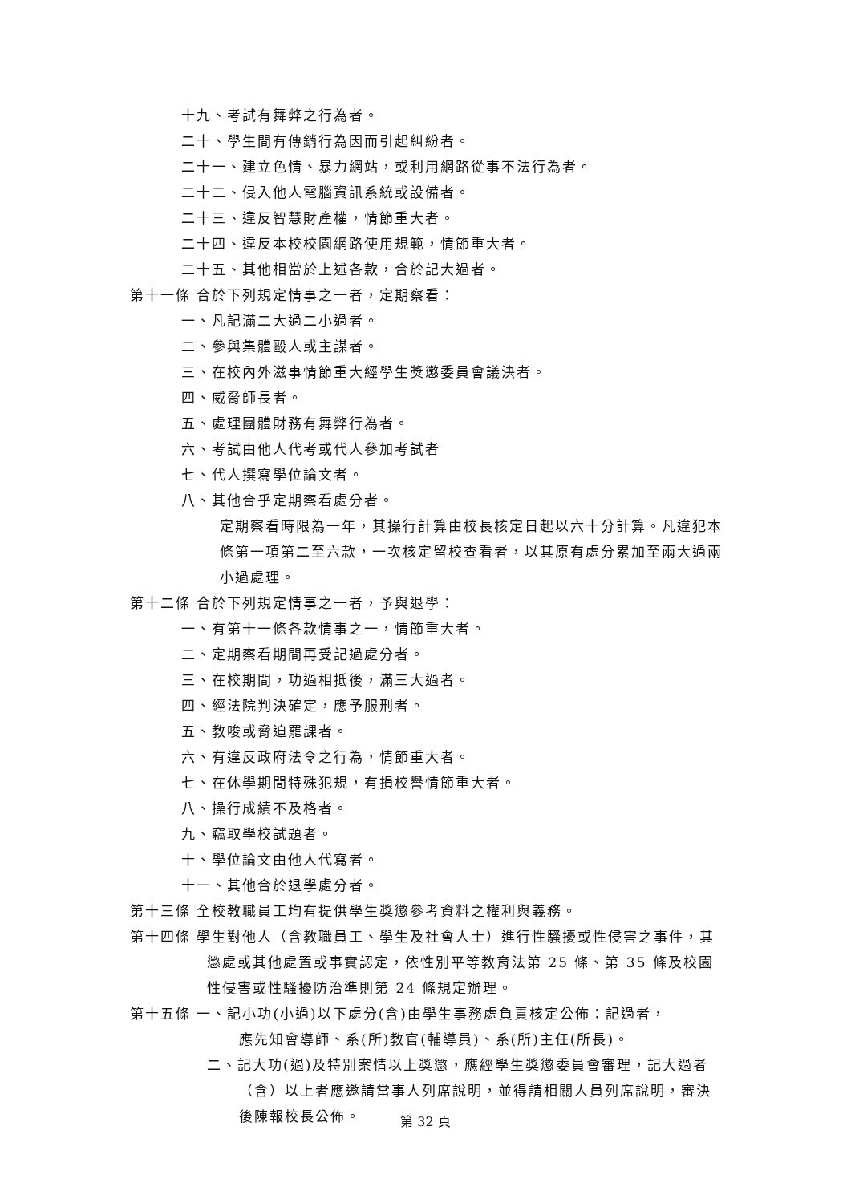十九、考試有舞弊之行為者。
二十、學生間有傳銷行為因而引起糾紛者。
二十一、建立色情、暴力網站，或利用網路從事不法行為者。
二十二、侵入他人電腦資訊系統或設備者。
二十三、違反智慧財產權，情節重大者。
二十四、違反本校校園網路使用規範，情節重大者。
二十五、其他相當於上述各款，合於記大過者。
第十一條 合於下列規定情事之一者，定期察看：
一、凡記滿二大過二小過者。
二、參與集體毆人或主謀者。
三、在校內外滋事情節重大經學生獎懲委員會議決者。
四、威脅師長者。
五、處理團體財務有舞弊行為者。
六、考試由他人代考或代人參加考試者
七、代人撰寫學位論文者。
八、其他合乎定期察看處分者。
定期察看時限為一年，其操行計算由校長核定日起以六十分計算。凡違犯本條第一項第二至六款，一次核定留校查看者，以其原有處分累加至兩大過兩小過處理。
第十二條 合於下列規定情事之一者，予與退學：
一、有第十一條各款情事之一，情節重大者。
二、定期察看期間再受記過處分者。
三、在校期間，功過相抵後，滿三大過者。
四、經法院判決確定，應予服刑者。
五、教唆或脅迫罷課者。
六、有違反政府法令之行為，情節重大者。
七、在休學期間特殊犯規，有損校譽情節重大者。
八、操行成績不及格者。
九、竊取學校試題者。
十、學位論文由他人代寫者。
十一、其他合於退學處分者。
第十三條 全校教職員工均有提供學生獎懲參考資料之權利與義務。
第十四條 學生對他人（含教職員工、學生及社會人士）進行性騷擾或性侵害之事件，其懲處或其他處置或事實認定，依性別平等教育法第 25 條、第 35 條及校園性侵害或性騷擾防治準則第 24 條規定辦理。
第十五條 一、記小功(小過)以下處分(含)由學生事務處負責核定公佈：記過者，
應先知會導師、系(所)教官(輔導員)、系(所)主任(所長)。
二、記大功(過)及特別案情以上獎懲，應經學生獎懲委員會審理，記大過者（含）以上者應邀請當事人列席說明，並得請相關人員列席說明，審決後陳報校長公佈。
第 32 頁